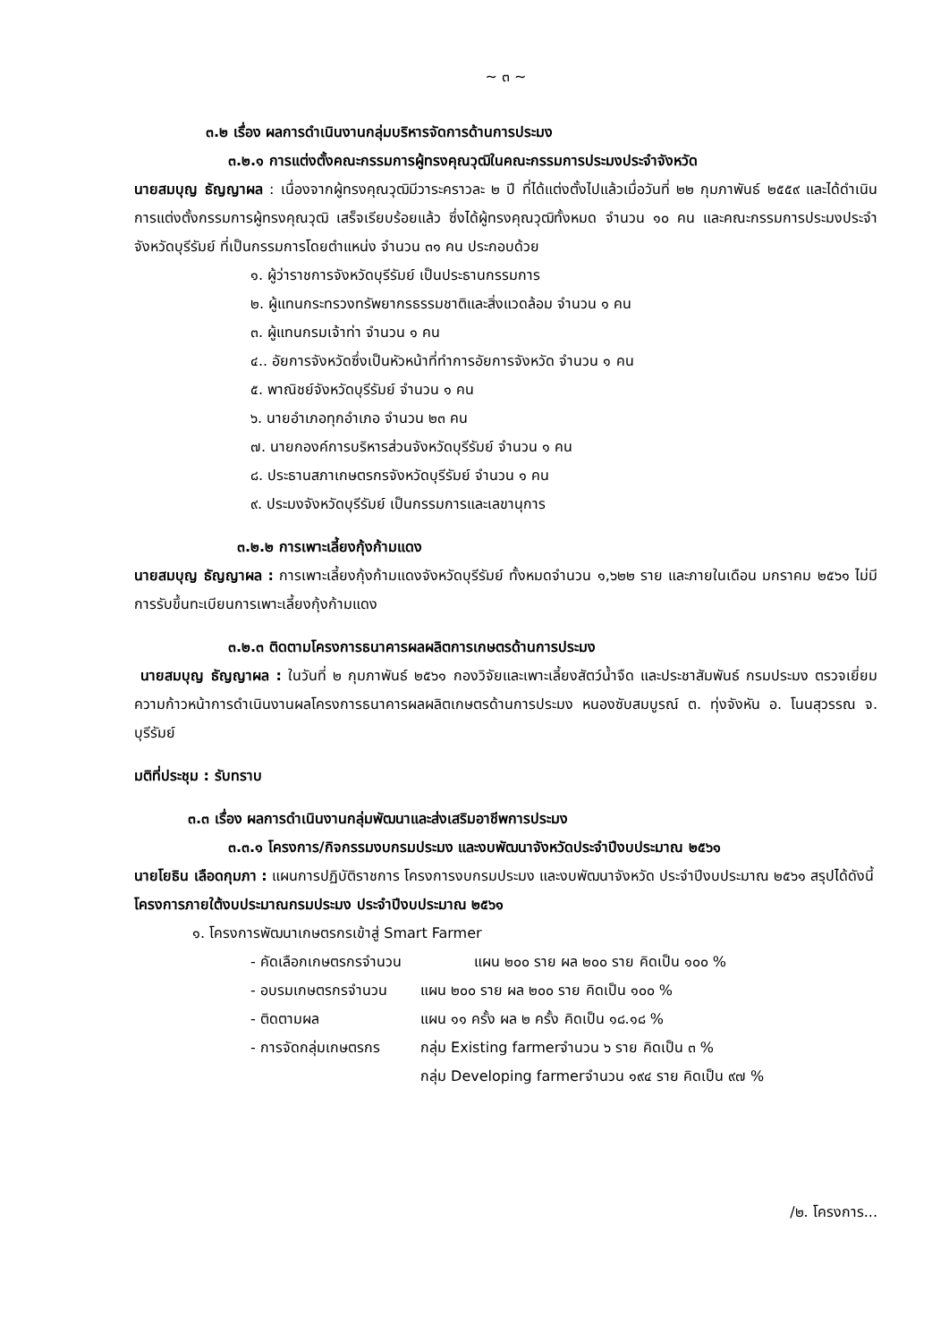~ ๓ ~
๓.๒ เรื่อง ผลการดำเนินงานกลุ่มบริหารจัดการด้านการประมง
๓.๒.๑ การแต่งตั้งคณะกรรมการผู้ทรงคุณวุฒิในคณะกรรมการประมงประจำจังหวัด
นายสมบุญ ธัญญาผล : เนื่องจากผู้ทรงคุณวุฒิมีวาระคราวละ ๒ ปี ที่ได้แต่งตั้งไปแล้วเมื่อวันที่ ๒๒ กุมภาพันธ์ ๒๕๕๙ และได้ดำเนินการแต่งตั้งกรรมการผู้ทรงคุณวุฒิ เสร็จเรียบร้อยแล้ว ซึ่งได้ผู้ทรงคุณวุฒิทั้งหมด จำนวน ๑๐ คน และคณะกรรมการประมงประจำจังหวัดบุรีรัมย์ ที่เป็นกรรมการโดยตำแหน่ง จำนวน ๓๑ คน ประกอบด้วย
๑. ผู้ว่าราชการจังหวัดบุรีรัมย์ เป็นประธานกรรมการ
๒. ผู้แทนกระทรวงทรัพยากรธรรมชาติและสิ่งแวดล้อม จำนวน ๑ คน
๓. ผู้แทนกรมเจ้าท่า จำนวน ๑ คน
๔.. อัยการจังหวัดซึ่งเป็นหัวหน้าที่ทำการอัยการจังหวัด จำนวน ๑ คน
๕. พาณิชย์จังหวัดบุรีรัมย์ จำนวน ๑ คน
๖. นายอำเภอทุกอำเภอ จำนวน ๒๓ คน
๗. นายกองค์การบริหารส่วนจังหวัดบุรีรัมย์ จำนวน ๑ คน
๘. ประธานสภาเกษตรกรจังหวัดบุรีรัมย์ จำนวน ๑ คน
๙. ประมงจังหวัดบุรีรัมย์ เป็นกรรมการและเลขานุการ
๓.๒.๒ การเพาะเลี้ยงกุ้งก้ามแดง
นายสมบุญ ธัญญาผล : การเพาะเลี้ยงกุ้งก้ามแดงจังหวัดบุรีรัมย์ ทั้งหมดจำนวน ๑,๖๒๒ ราย และภายในเดือน มกราคม ๒๕๖๑ ไม่มีการรับขึ้นทะเบียนการเพาะเลี้ยงกุ้งก้ามแดง
๓.๒.๓ ติดตามโครงการธนาคารผลผลิตการเกษตรด้านการประมง
นายสมบุญ ธัญญาผล : ในวันที่ ๒ กุมภาพันธ์ ๒๕๖๑ กองวิจัยและเพาะเลี้ยงสัตว์น้ำจืด และประชาสัมพันธ์ กรมประมง ตรวจเยี่ยมความก้าวหน้าการดำเนินงานผลโครงการธนาคารผลผลิตเกษตรด้านการประมง หนองซับสมบูรณ์ ต. ทุ่งจังหัน อ. โนนสุวรรณ จ. บุรีรัมย์
มติที่ประชุม : รับทราบ
๓.๓ เรื่อง ผลการดำเนินงานกลุ่มพัฒนาและส่งเสริมอาชีพการประมง
๓.๓.๑ โครงการ/กิจกรรมงบกรมประมง และงบพัฒนาจังหวัดประจำปีงบประมาณ ๒๕๖๑
นายโยธิน เลือดกุมภา : แผนการปฏิบัติราชการ โครงการงบกรมประมง และงบพัฒนาจังหวัด ประจำปีงบประมาณ ๒๕๖๑ สรุปได้ดังนี้
โครงการภายใต้งบประมาณกรมประมง ประจำปีงบประมาณ ๒๕๖๑
๑. โครงการพัฒนาเกษตรกรเข้าสู่ Smart Farmer
- คัดเลือกเกษตรกรจำนวน แผน ๒๐๐ ราย ผล ๒๐๐ ราย คิดเป็น ๑๐๐ %
- อบรมเกษตรกรจำนวน แผน ๒๐๐ ราย ผล ๒๐๐ ราย คิดเป็น ๑๐๐ %
- ติดตามผล แผน ๑๑ ครั้ง ผล ๒ ครั้ง คิดเป็น ๑๘.๑๘ %
- การจัดกลุ่มเกษตรกร กลุ่ม Existing farmerจำนวน ๖ ราย คิดเป็น ๓ %
กลุ่ม Developing farmerจำนวน ๑๙๔ ราย คิดเป็น ๙๗ %
/๒. โครงการ...